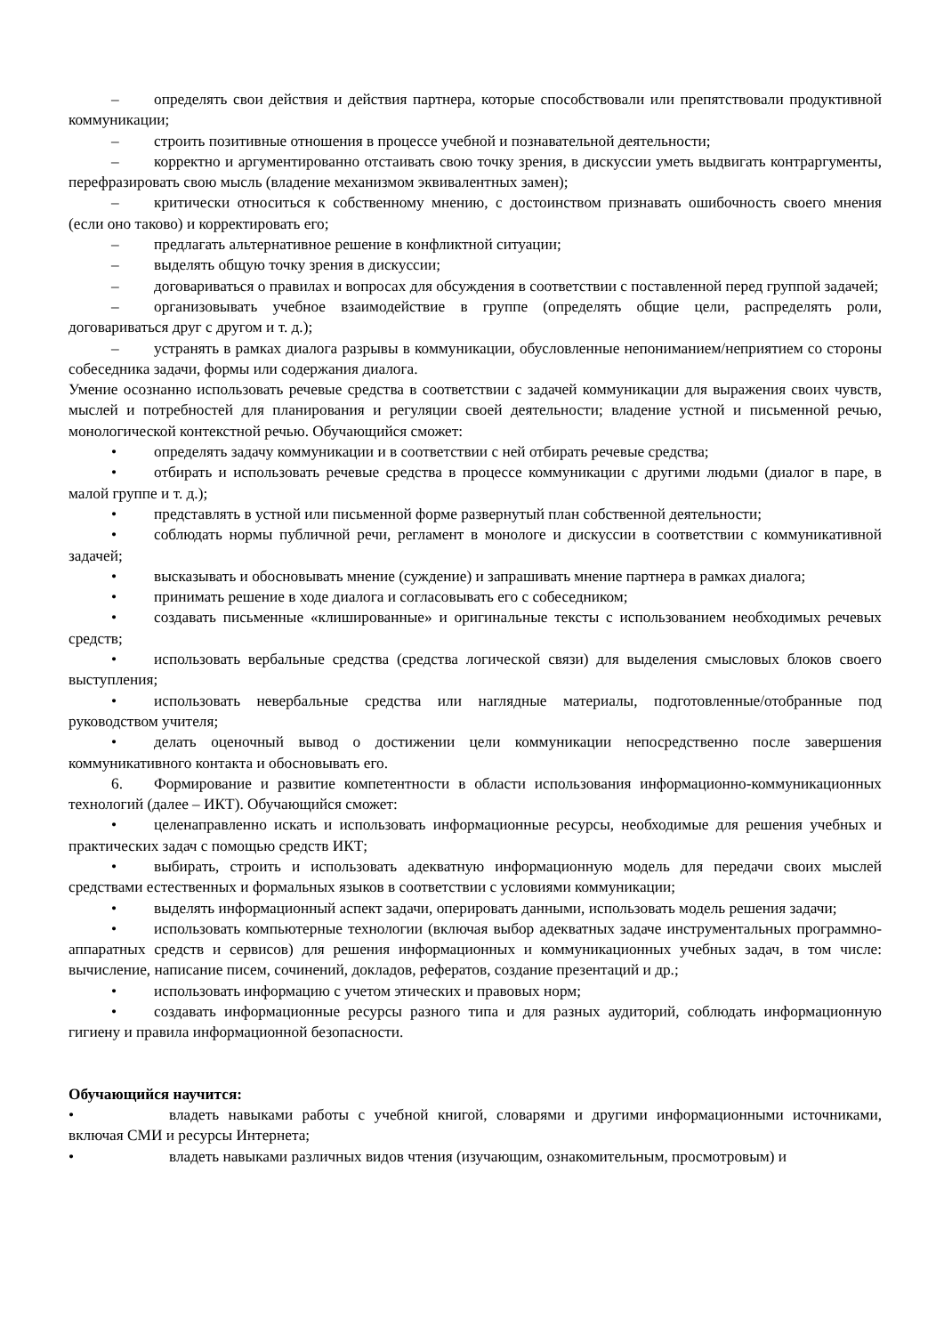– определять свои действия и действия партнера, которые способствовали или препятствовали продуктивной коммуникации;
– строить позитивные отношения в процессе учебной и познавательной деятельности;
– корректно и аргументированно отстаивать свою точку зрения, в дискуссии уметь выдвигать контраргументы, перефразировать свою мысль (владение механизмом эквивалентных замен);
– критически относиться к собственному мнению, с достоинством признавать ошибочность своего мнения (если оно таково) и корректировать его;
– предлагать альтернативное решение в конфликтной ситуации;
– выделять общую точку зрения в дискуссии;
– договариваться о правилах и вопросах для обсуждения в соответствии с поставленной перед группой задачей;
– организовывать учебное взаимодействие в группе (определять общие цели, распределять роли, договариваться друг с другом и т. д.);
– устранять в рамках диалога разрывы в коммуникации, обусловленные непониманием/неприятием со стороны собеседника задачи, формы или содержания диалога.
Умение осознанно использовать речевые средства в соответствии с задачей коммуникации для выражения своих чувств, мыслей и потребностей для планирования и регуляции своей деятельности; владение устной и письменной речью, монологической контекстной речью. Обучающийся сможет:
• определять задачу коммуникации и в соответствии с ней отбирать речевые средства;
• отбирать и использовать речевые средства в процессе коммуникации с другими людьми (диалог в паре, в малой группе и т. д.);
• представлять в устной или письменной форме развернутый план собственной деятельности;
• соблюдать нормы публичной речи, регламент в монологе и дискуссии в соответствии с коммуникативной задачей;
• высказывать и обосновывать мнение (суждение) и запрашивать мнение партнера в рамках диалога;
• принимать решение в ходе диалога и согласовывать его с собеседником;
• создавать письменные «клишированные» и оригинальные тексты с использованием необходимых речевых средств;
• использовать вербальные средства (средства логической связи) для выделения смысловых блоков своего выступления;
• использовать невербальные средства или наглядные материалы, подготовленные/отобранные под руководством учителя;
• делать оценочный вывод о достижении цели коммуникации непосредственно после завершения коммуникативного контакта и обосновывать его.
6. Формирование и развитие компетентности в области использования информационно-коммуникационных технологий (далее – ИКТ). Обучающийся сможет:
• целенаправленно искать и использовать информационные ресурсы, необходимые для решения учебных и практических задач с помощью средств ИКТ;
• выбирать, строить и использовать адекватную информационную модель для передачи своих мыслей средствами естественных и формальных языков в соответствии с условиями коммуникации;
• выделять информационный аспект задачи, оперировать данными, использовать модель решения задачи;
• использовать компьютерные технологии (включая выбор адекватных задаче инструментальных программно-аппаратных средств и сервисов) для решения информационных и коммуникационных учебных задач, в том числе: вычисление, написание писем, сочинений, докладов, рефератов, создание презентаций и др.;
• использовать информацию с учетом этических и правовых норм;
• создавать информационные ресурсы разного типа и для разных аудиторий, соблюдать информационную гигиену и правила информационной безопасности.
Обучающийся научится:
• владеть навыками работы с учебной книгой, словарями и другими информационными источниками, включая СМИ и ресурсы Интернета;
• владеть навыками различных видов чтения (изучающим, ознакомительным, просмотровым) и